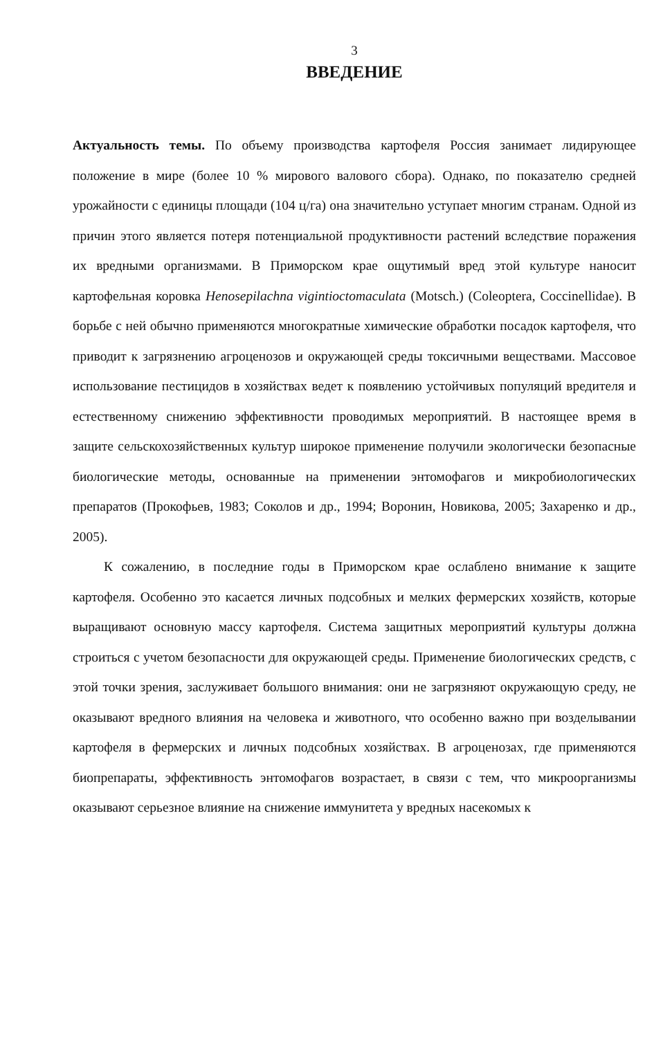3
ВВЕДЕНИЕ
Актуальность темы. По объему производства картофеля Россия занимает лидирующее положение в мире (более 10 % мирового валового сбора). Однако, по показателю средней урожайности с единицы площади (104 ц/га) она значительно уступает многим странам. Одной из причин этого является потеря потенциальной продуктивности растений вследствие поражения их вредными организмами. В Приморском крае ощутимый вред этой культуре наносит картофельная коровка Henosepilachna vigintioctomaculata (Motsch.) (Coleoptera, Coccinellidae). В борьбе с ней обычно применяются многократные химические обработки посадок картофеля, что приводит к загрязнению агроценозов и окружающей среды токсичными веществами. Массовое использование пестицидов в хозяйствах ведет к появлению устойчивых популяций вредителя и естественному снижению эффективности проводимых мероприятий. В настоящее время в защите сельскохозяйственных культур широкое применение получили экологически безопасные биологические методы, основанные на применении энтомофагов и микробиологических препаратов (Прокофьев, 1983; Соколов и др., 1994; Воронин, Новикова, 2005; Захаренко и др., 2005).
К сожалению, в последние годы в Приморском крае ослаблено внимание к защите картофеля. Особенно это касается личных подсобных и мелких фермерских хозяйств, которые выращивают основную массу картофеля. Система защитных мероприятий культуры должна строиться с учетом безопасности для окружающей среды. Применение биологических средств, с этой точки зрения, заслуживает большого внимания: они не загрязняют окружающую среду, не оказывают вредного влияния на человека и животного, что особенно важно при возделывании картофеля в фермерских и личных подсобных хозяйствах. В агроценозах, где применяются биопрепараты, эффективность энтомофагов возрастает, в связи с тем, что микроорганизмы оказывают серьезное влияние на снижение иммунитета у вредных насекомых к